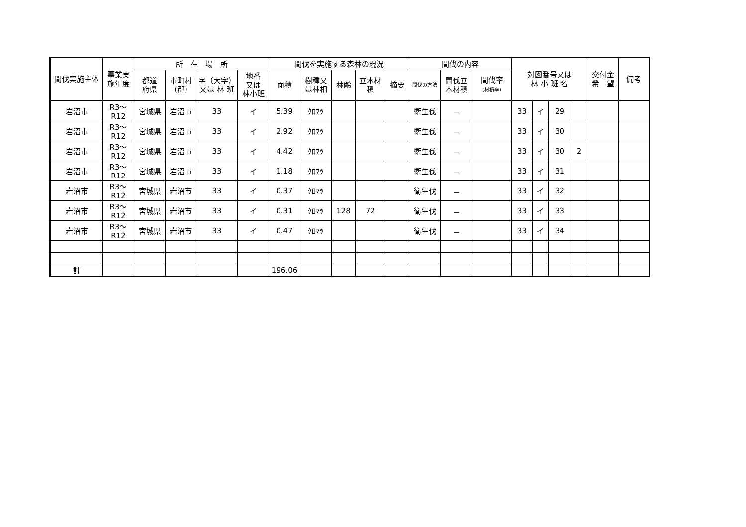| 間伐実施主体 | 事業実施年度 | 所 在 場 所 | | | | 間伐を実施する森林の現況 | | | | | 間伐の内容 | | | 対図番号又は 林 小 班 名 | | | | 交付金 希 望 | 備考 |
| --- | --- | --- | --- | --- | --- | --- | --- | --- | --- | --- | --- | --- | --- | --- | --- | --- | --- | --- | --- |
| | | 都道 府県 | 市町村 (郡) | 字（大字） 又は 林 班 | 地番 又は 林小班 | 面積 | 樹種又 は林相 | 林齢 | 立木材 積 | 摘要 | 間伐の方法 | 間伐立 木材積 | 間伐率 (材積率) | | | | | | |
| 岩沼市 | R3～R12 | 宮城県 | 岩沼市 | 33 | イ | 5.39 | ｸﾛﾏﾂ | | | | 衛生伐 | － | | 33 | イ | 29 | | | |
| 岩沼市 | R3～R12 | 宮城県 | 岩沼市 | 33 | イ | 2.92 | ｸﾛﾏﾂ | | | | 衛生伐 | － | | 33 | イ | 30 | | | |
| 岩沼市 | R3～R12 | 宮城県 | 岩沼市 | 33 | イ | 4.42 | ｸﾛﾏﾂ | | | | 衛生伐 | － | | 33 | イ | 30 | 2 | | |
| 岩沼市 | R3～R12 | 宮城県 | 岩沼市 | 33 | イ | 1.18 | ｸﾛﾏﾂ | | | | 衛生伐 | － | | 33 | イ | 31 | | | |
| 岩沼市 | R3～R12 | 宮城県 | 岩沼市 | 33 | イ | 0.37 | ｸﾛﾏﾂ | | | | 衛生伐 | － | | 33 | イ | 32 | | | |
| 岩沼市 | R3～R12 | 宮城県 | 岩沼市 | 33 | イ | 0.31 | ｸﾛﾏﾂ | 128 | 72 | | 衛生伐 | － | | 33 | イ | 33 | | | |
| 岩沼市 | R3～R12 | 宮城県 | 岩沼市 | 33 | イ | 0.47 | ｸﾛﾏﾂ | | | | 衛生伐 | － | | 33 | イ | 34 | | | |
| 計 | | | | | | 196.06 | | | | | | | | | | | | | |